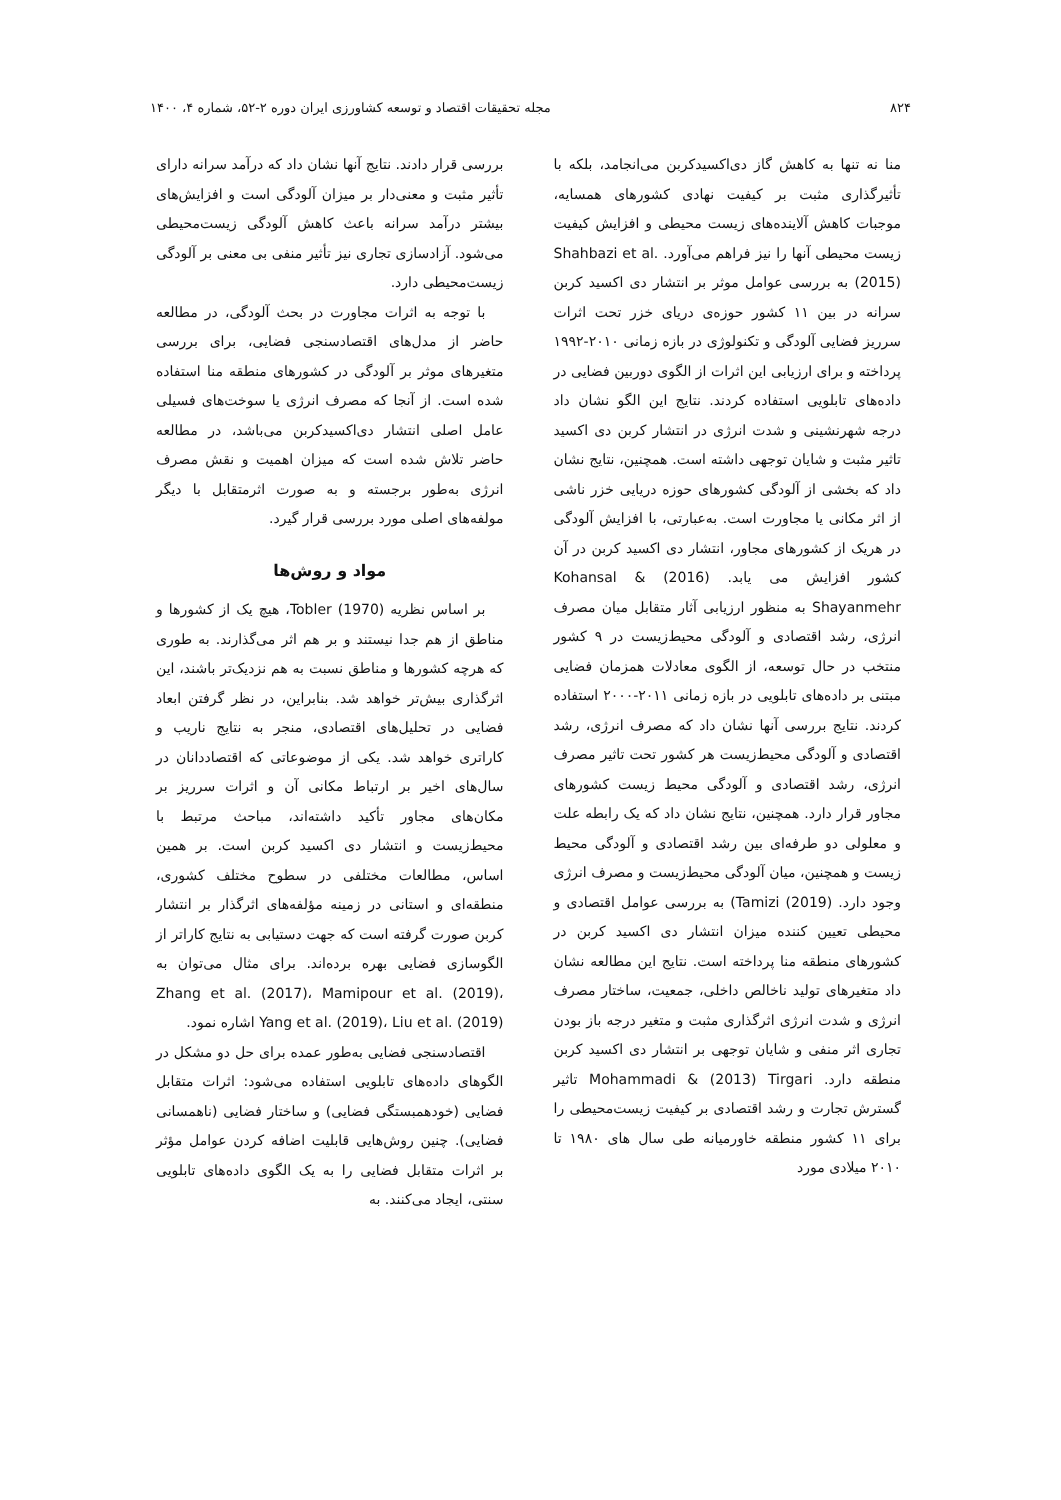۸۲۴ مجله تحقیقات اقتصاد و توسعه کشاورزی ایران دوره ۲-۵۲، شماره ۴، ۱۴۰۰
منا نه تنها به کاهش گاز دی‌اکسیدکربن می‌انجامد، بلکه با تأثیرگذاری مثبت بر کیفیت نهادی کشورهای همسایه، موجبات کاهش آلاینده‌های زیست محیطی و افزایش کیفیت زیست محیطی آنها را نیز فراهم می‌آورد. Shahbazi et al. (2015) به بررسی عوامل موثر بر انتشار دی اکسید کربن سرانه در بین ۱۱ کشور حوزه‌ی دریای خزر تحت اثرات سرریز فضایی آلودگی و تکنولوژی در بازه زمانی ۲۰۱۰-۱۹۹۲ پرداخته و برای ارزیابی این اثرات از الگوی دوربین فضایی در داده‌های تابلویی استفاده کردند. نتایج این الگو نشان داد درجه شهرنشینی و شدت انرژی در انتشار کربن دی اکسید تاثیر مثبت و شایان توجهی داشته است. همچنین، نتایج نشان داد که بخشی از آلودگی کشورهای حوزه دریایی خزر ناشی از اثر مکانی یا مجاورت است. به‌عبارتی، با افزایش آلودگی در هریک از کشورهای مجاور، انتشار دی اکسید کربن در آن کشور افزایش می یابد. (2016) Kohansal & Shayanmehr به منظور ارزیابی آثار متقابل میان مصرف انرژی، رشد اقتصادی و آلودگی محیط‌زیست در ۹ کشور منتخب در حال توسعه، از الگوی معادلات همزمان فضایی مبتنی بر داده‌های تابلویی در بازه زمانی ۲۰۱۱-۲۰۰۰ استفاده کردند. نتایج بررسی آنها نشان داد که مصرف انرژی، رشد اقتصادی و آلودگی محیط‌زیست هر کشور تحت تاثیر مصرف انرژی، رشد اقتصادی و آلودگی محیط زیست کشورهای مجاور قرار دارد. همچنین، نتایج نشان داد که یک رابطه علت و معلولی دو طرفه‌ای بین رشد اقتصادی و آلودگی محیط زیست و همچنین، میان آلودگی محیط‌زیست و مصرف انرژی وجود دارد. Tamizi (2019)) به بررسی عوامل اقتصادی و محیطی تعیین کننده میزان انتشار دی اکسید کربن در کشورهای منطقه منا پرداخته است. نتایج این مطالعه نشان داد متغیرهای تولید ناخالص داخلی، جمعیت، ساختار مصرف انرژی و شدت انرژی اثرگذاری مثبت و متغیر درجه باز بودن تجاری اثر منفی و شایان توجهی بر انتشار دی اکسید کربن منطقه دارد. Mohammadi & (2013) Tirgari تاثیر گسترش تجارت و رشد اقتصادی بر کیفیت زیست‌محیطی را برای ۱۱ کشور منطقه خاورمیانه طی سال های ۱۹۸۰ تا ۲۰۱۰ میلادی مورد
بررسی قرار دادند. نتایج آنها نشان داد که درآمد سرانه دارای تأثیر مثبت و معنی‌دار بر میزان آلودگی است و افزایش‌های بیشتر درآمد سرانه باعث کاهش آلودگی زیست‌محیطی می‌شود. آزادسازی تجاری نیز تأثیر منفی بی معنی بر آلودگی زیست‌محیطی دارد.
با توجه به اثرات مجاورت در بحث آلودگی، در مطالعه حاضر از مدل‌های اقتصادسنجی فضایی، برای بررسی متغیرهای موثر بر آلودگی در کشورهای منطقه منا استفاده شده است. از آنجا که مصرف انرژی یا سوخت‌های فسیلی عامل اصلی انتشار دی‌اکسیدکربن می‌باشد، در مطالعه حاضر تلاش شده است که میزان اهمیت و نقش مصرف انرژی به‌طور برجسته و به صورت اثرمتقابل با دیگر مولفه‌های اصلی مورد بررسی قرار گیرد.
مواد و روش‌ها
بر اساس نظریه Tobler (1970)، هیچ یک از کشورها و مناطق از هم جدا نیستند و بر هم اثر می‌گذارند. به طوری که هرچه کشورها و مناطق نسبت به هم نزدیک‌تر باشند، این اثرگذاری بیش‌تر خواهد شد. بنابراین، در نظر گرفتن ابعاد فضایی در تحلیل‌های اقتصادی، منجر به نتایج ناریب و کاراتری خواهد شد. یکی از موضوعاتی که اقتصاددانان در سال‌های اخیر بر ارتباط مکانی آن و اثرات سرریز بر مکان‌های مجاور تأکید داشته‌اند، مباحث مرتبط با محیط‌زیست و انتشار دی اکسید کربن است. بر همین اساس، مطالعات مختلفی در سطوح مختلف کشوری، منطقه‌ای و استانی در زمینه مؤلفه‌های اثرگذار بر انتشار کربن صورت گرفته است که جهت دستیابی به نتایج کاراتر از الگوسازی فضایی بهره برده‌اند. برای مثال می‌توان به Zhang et al. (2017)، Mamipour et al. (2019)، Yang et al. (2019)، Liu et al. (2019) اشاره نمود.
اقتصادسنجی فضایی به‌طور عمده برای حل دو مشکل در الگوهای داده‌های تابلویی استفاده می‌شود: اثرات متقابل فضایی (خودهمبستگی فضایی) و ساختار فضایی (ناهمسانی فضایی). چنین روش‌هایی قابلیت اضافه کردن عوامل مؤثر بر اثرات متقابل فضایی را به یک الگوی داده‌های تابلویی سنتی، ایجاد می‌کنند. به